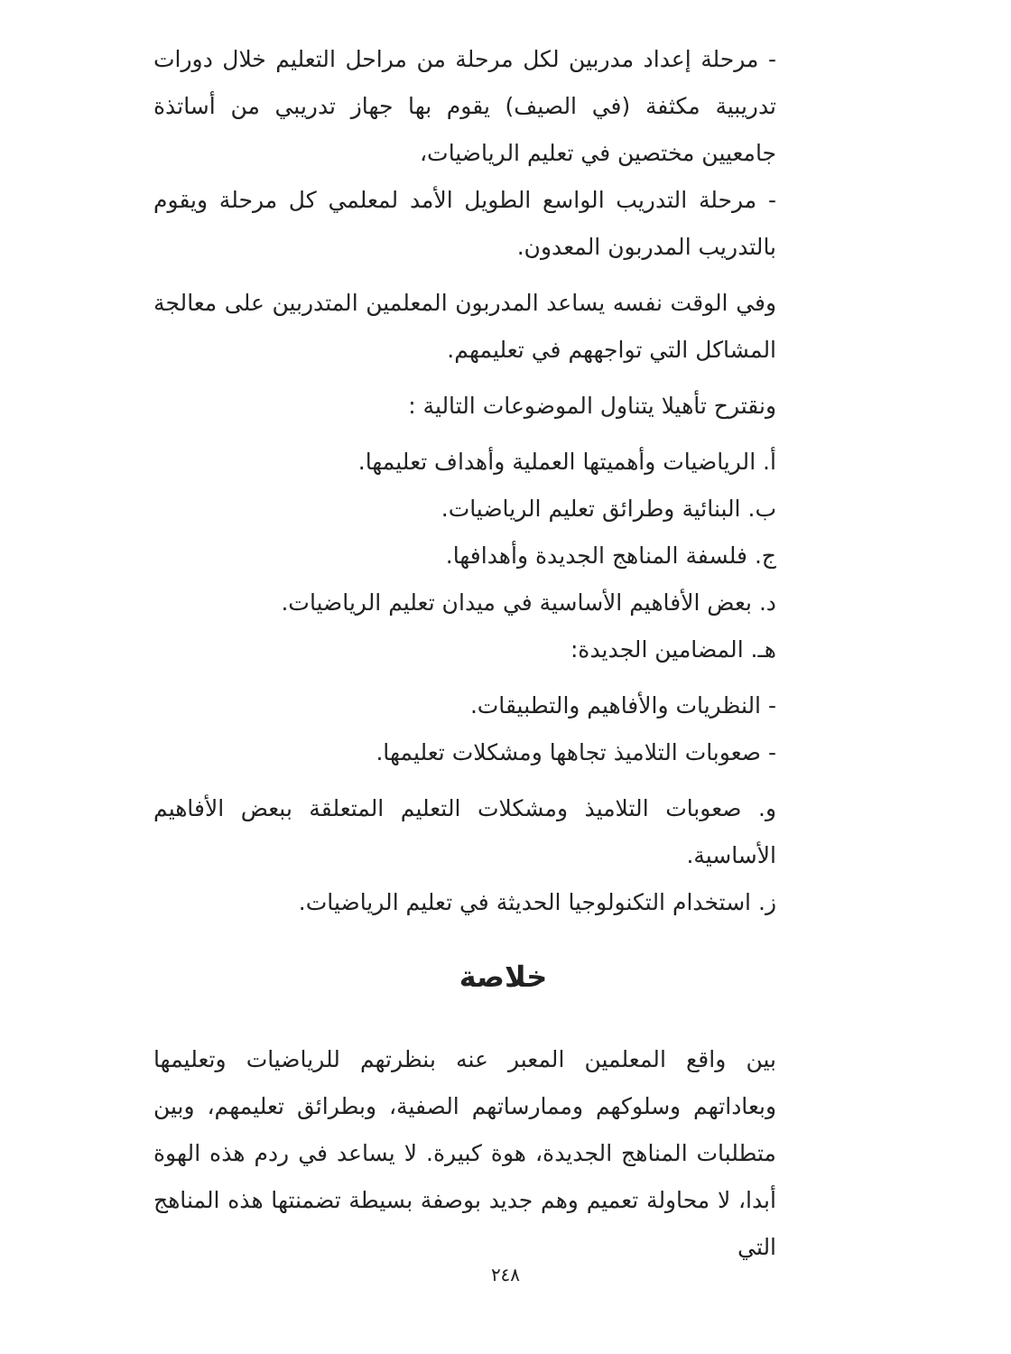- مرحلة إعداد مدربين لكل مرحلة من مراحل التعليم خلال دورات تدريبية مكثفة (في الصيف) يقوم بها جهاز تدريبي من أساتذة جامعيين مختصين في تعليم الرياضيات،
- مرحلة التدريب الواسع الطويل الأمد لمعلمي كل مرحلة ويقوم بالتدريب المدربون المعدون.
وفي الوقت نفسه يساعد المدربون المعلمين المتدربين على معالجة المشاكل التي تواجههم في تعليمهم.
ونقترح تأهيلا يتناول الموضوعات التالية :
أ. الرياضيات وأهميتها العملية وأهداف تعليمها.
ب. البنائية وطرائق تعليم الرياضيات.
ج. فلسفة المناهج الجديدة وأهدافها.
د. بعض الأفاهيم الأساسية في ميدان تعليم الرياضيات.
هـ. المضامين الجديدة:
- النظريات والأفاهيم والتطبيقات.
- صعوبات التلاميذ تجاهها ومشكلات تعليمها.
و. صعوبات التلاميذ ومشكلات التعليم المتعلقة ببعض الأفاهيم الأساسية.
ز. استخدام التكنولوجيا الحديثة في تعليم الرياضيات.
خلاصة
بين واقع المعلمين المعبر عنه بنظرتهم للرياضيات وتعليمها وبعاداتهم وسلوكهم وممارساتهم الصفية، وبطرائق تعليمهم، وبين متطلبات المناهج الجديدة، هوة كبيرة. لا يساعد في ردم هذه الهوة أبدا، لا محاولة تعميم وهم جديد بوصفة بسيطة تضمنتها هذه المناهج التي
٢٤٨